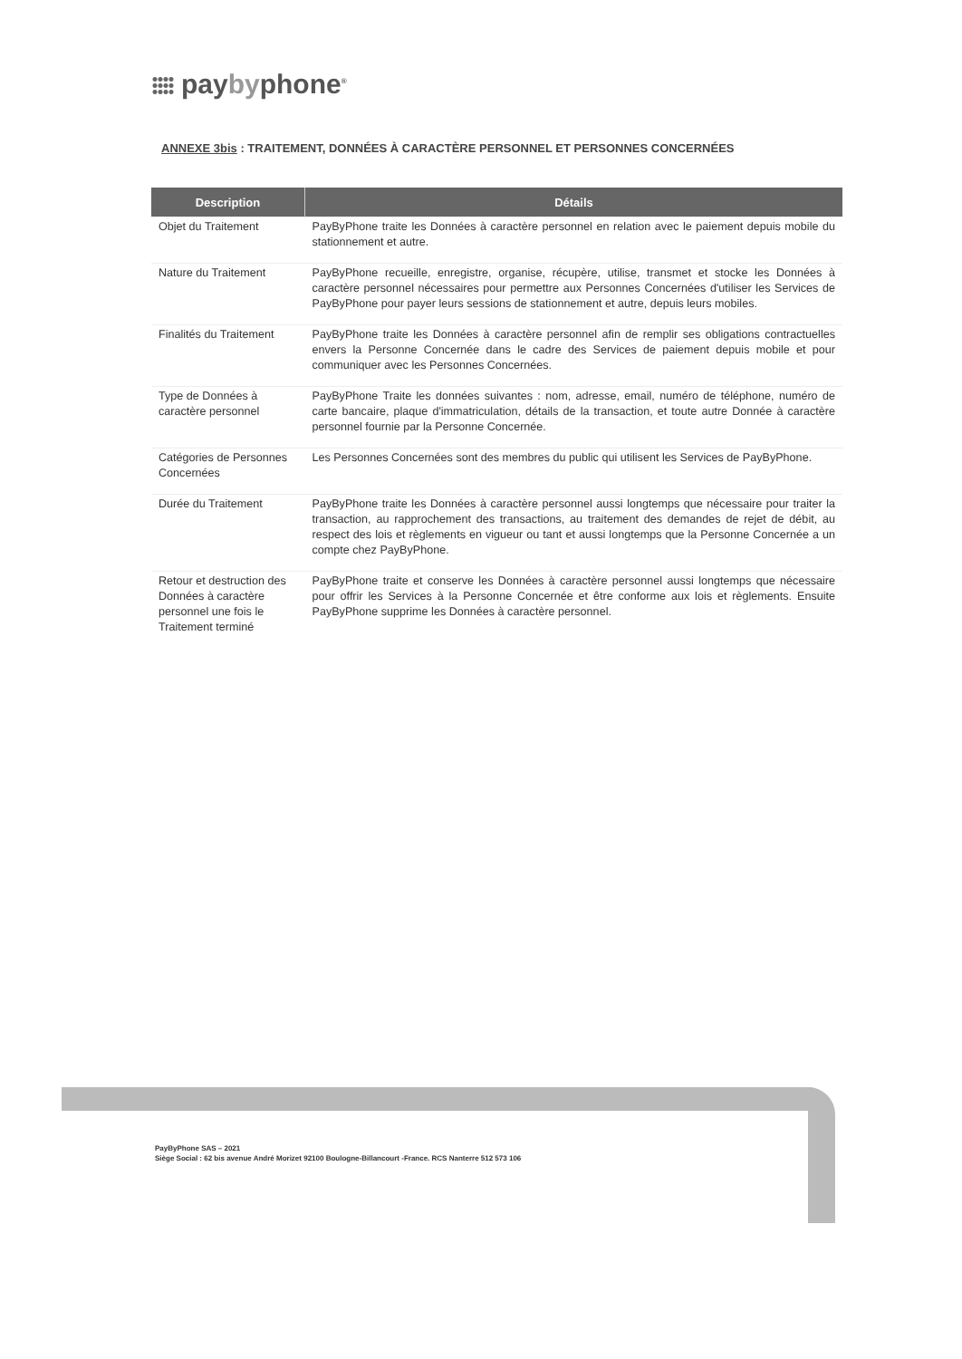paybyphone<sup>®</sup>
ANNEXE 3bis : TRAITEMENT, DONNÉES À CARACTÈRE PERSONNEL ET PERSONNES CONCERNÉES
| Description | Détails |
| --- | --- |
| Objet du Traitement | PayByPhone traite les Données à caractère personnel en relation avec le paiement depuis mobile du stationnement et autre. |
| Nature du Traitement | PayByPhone recueille, enregistre, organise, récupère, utilise, transmet et stocke les Données à caractère personnel nécessaires pour permettre aux Personnes Concernées d'utiliser les Services de PayByPhone pour payer leurs sessions de stationnement et autre, depuis leurs mobiles. |
| Finalités du Traitement | PayByPhone traite les Données à caractère personnel afin de remplir ses obligations contractuelles envers la Personne Concernée dans le cadre des Services de paiement depuis mobile et pour communiquer avec les Personnes Concernées. |
| Type de Données à caractère personnel | PayByPhone Traite les données suivantes : nom, adresse, email, numéro de téléphone, numéro de carte bancaire, plaque d'immatriculation, détails de la transaction, et toute autre Donnée à caractère personnel fournie par la Personne Concernée. |
| Catégories de Personnes Concernées | Les Personnes Concernées sont des membres du public qui utilisent les Services de PayByPhone. |
| Durée du Traitement | PayByPhone traite les Données à caractère personnel aussi longtemps que nécessaire pour traiter la transaction, au rapprochement des transactions, au traitement des demandes de rejet de débit, au respect des lois et règlements en vigueur ou tant et aussi longtemps que la Personne Concernée a un compte chez PayByPhone. |
| Retour et destruction des Données à caractère personnel une fois le Traitement terminé | PayByPhone traite et conserve les Données à caractère personnel aussi longtemps que nécessaire pour offrir les Services à la Personne Concernée et être conforme aux lois et règlements. Ensuite PayByPhone supprime les Données à caractère personnel. |
PayByPhone SAS – 2021
Siège Social : 62 bis avenue André Morizet 92100 Boulogne-Billancourt -France. RCS Nanterre 512 573 106